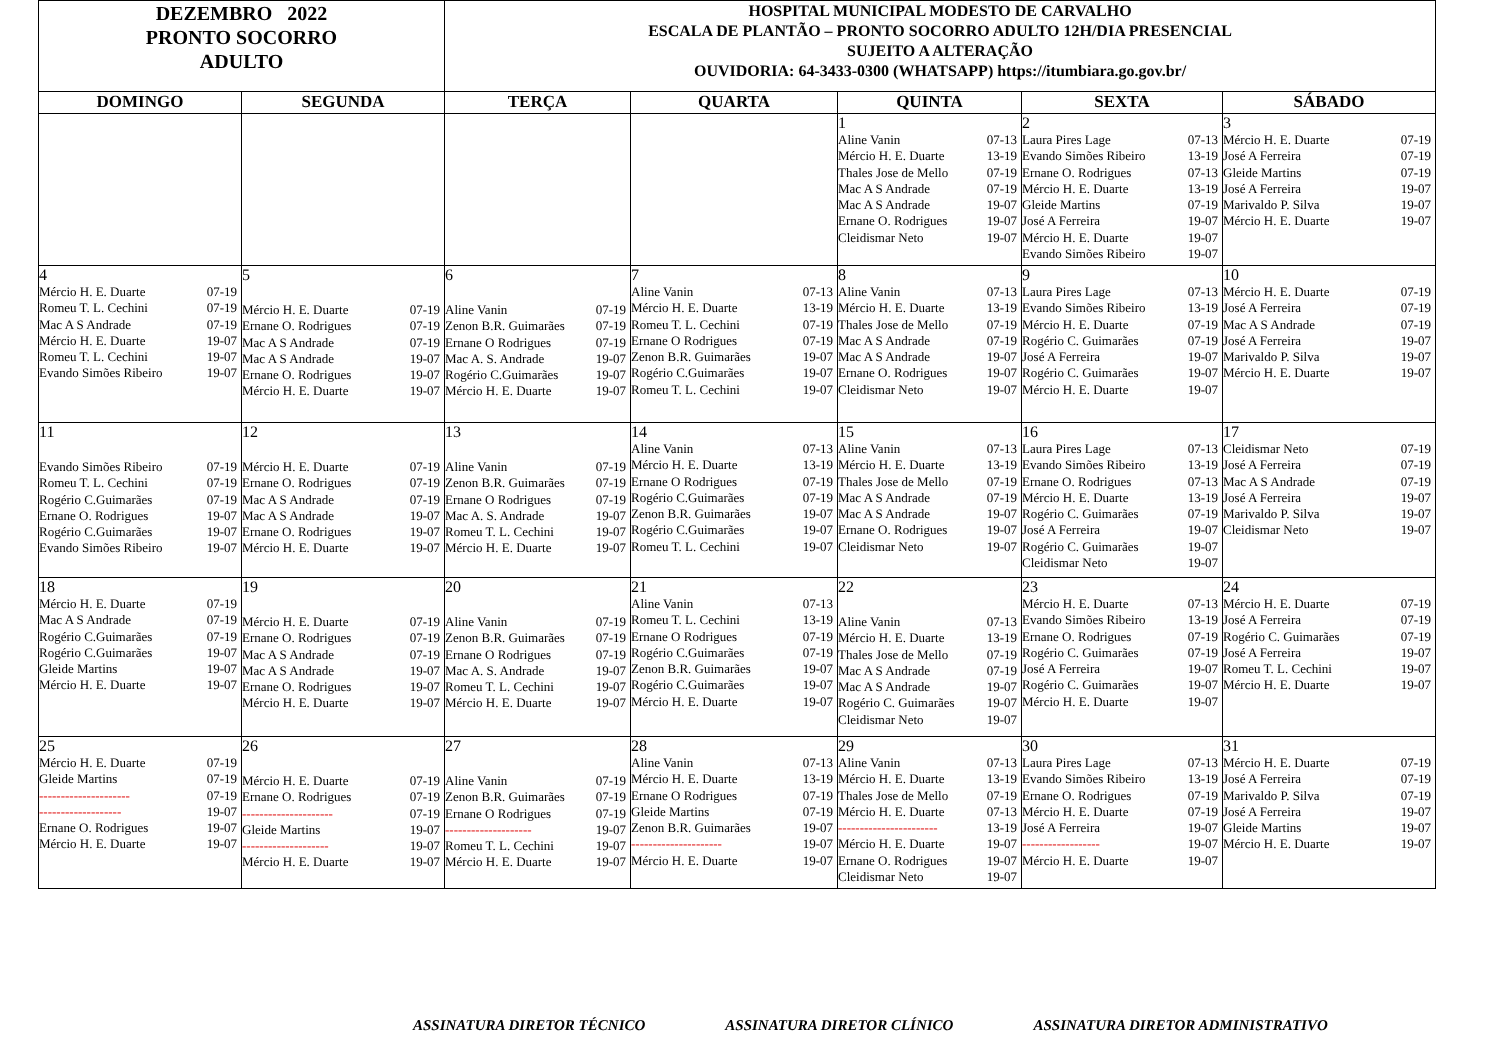| DEZEMBRO 2022 PRONTO SOCORRO ADULTO | | HOSPITAL MUNICIPAL MODESTO DE CARVALHO ESCALA DE PLANTÃO – PRONTO SOCORRO ADULTO 12H/DIA PRESENCIAL SUJEITO A ALTERAÇÃO OUVIDORIA: 64-3433-0300 (WHATSAPP) https://itumbiara.go.gov.br/ | | | | |
| DOMINGO | SEGUNDA | TERÇA | QUARTA | QUINTA | SEXTA | SÁBADO |
| | | | | 1 Aline Vanin 07-13 Mércio H. E. Duarte 13-19 Thales Jose de Mello 07-19 Mac A S Andrade 07-19 Mac A S Andrade 19-07 Ernane O. Rodrigues 19-07 Cleidismar Neto 19-07 | 2 Laura Pires Lage 07-13 Evando Simões Ribeiro 13-19 Ernane O. Rodrigues 07-13 Mércio H. E. Duarte 13-19 Gleide Martins 07-19 José A Ferreira 19-07 Mércio H. E. Duarte 19-07 Evando Simões Ribeiro 19-07 | 3 Mércio H. E. Duarte 07-19 José A Ferreira 07-19 Gleide Martins 07-19 José A Ferreira 19-07 Marivaldo P. Silva 19-07 Mércio H. E. Duarte 19-07 |
| 4 Mércio H. E. Duarte 07-19 Romeu T. L. Cechini 07-19 Mac A S Andrade 07-19 Mércio H. E. Duarte 19-07 Romeu T. L. Cechini 19-07 Evando Simões Ribeiro 19-07 | 5 Mércio H. E. Duarte 07-19 Ernane O. Rodrigues 07-19 Mac A S Andrade 07-19 Mac A S Andrade 19-07 Ernane O. Rodrigues 19-07 Mércio H. E. Duarte 19-07 | 6 Aline Vanin 07-19 Zenon B.R. Guimarães 07-19 Ernane O Rodrigues 07-19 Mac A. S. Andrade 19-07 Rogério C.Guimarães 19-07 Mércio H. E. Duarte 19-07 | 7 Aline Vanin 07-13 Mércio H. E. Duarte 13-19 Romeu T. L. Cechini 07-19 Ernane O Rodrigues 07-19 Zenon B.R. Guimarães 19-07 Rogério C.Guimarães 19-07 Romeu T. L. Cechini 19-07 | 8 Aline Vanin 07-13 Mércio H. E. Duarte 13-19 Thales Jose de Mello 07-19 Mac A S Andrade 07-19 Mac A S Andrade 19-07 Ernane O. Rodrigues 19-07 Cleidismar Neto 19-07 | 9 Laura Pires Lage 07-13 Evando Simões Ribeiro 13-19 Mércio H. E. Duarte 07-19 Rogério C. Guimarães 07-19 José A Ferreira 19-07 Rogério C. Guimarães 19-07 Mércio H. E. Duarte 19-07 | 10 Mércio H. E. Duarte 07-19 José A Ferreira 07-19 Mac A S Andrade 07-19 José A Ferreira 19-07 Marivaldo P. Silva 19-07 Mércio H. E. Duarte 19-07 |
| 11 Evando Simões Ribeiro 07-19 Romeu T. L. Cechini 07-19 Rogério C.Guimarães 07-19 Ernane O. Rodrigues 19-07 Rogério C.Guimarães 19-07 Evando Simões Ribeiro 19-07 | 12 Mércio H. E. Duarte 07-19 Ernane O. Rodrigues 07-19 Mac A S Andrade 07-19 Mac A S Andrade 19-07 Ernane O. Rodrigues 19-07 Mércio H. E. Duarte 19-07 | 13 Aline Vanin 07-19 Zenon B.R. Guimarães 07-19 Ernane O Rodrigues 07-19 Mac A. S. Andrade 19-07 Romeu T. L. Cechini 19-07 Mércio H. E. Duarte 19-07 | 14 Aline Vanin 07-13 Mércio H. E. Duarte 13-19 Ernane O Rodrigues 07-19 Rogério C.Guimarães 07-19 Zenon B.R. Guimarães 19-07 Rogério C.Guimarães 19-07 Romeu T. L. Cechini 19-07 | 15 Aline Vanin 07-13 Mércio H. E. Duarte 13-19 Thales Jose de Mello 07-19 Mac A S Andrade 07-19 Mac A S Andrade 19-07 Ernane O. Rodrigues 19-07 Cleidismar Neto 19-07 | 16 Laura Pires Lage 07-13 Evando Simões Ribeiro 13-19 Ernane O. Rodrigues 07-13 Mércio H. E. Duarte 13-19 Rogério C. Guimarães 07-19 José A Ferreira 19-07 Rogério C. Guimarães 19-07 Cleidismar Neto 19-07 | 17 Cleidismar Neto 07-19 José A Ferreira 07-19 Mac A S Andrade 07-19 José A Ferreira 19-07 Marivaldo P. Silva 19-07 Cleidismar Neto 19-07 |
| 18 Mércio H. E. Duarte 07-19 Mac A S Andrade 07-19 Rogério C.Guimarães 07-19 Rogério C.Guimarães 19-07 Gleide Martins 19-07 Mércio H. E. Duarte 19-07 | 19 Mércio H. E. Duarte 07-19 Ernane O. Rodrigues 07-19 Mac A S Andrade 07-19 Mac A S Andrade 19-07 Ernane O. Rodrigues 19-07 Mércio H. E. Duarte 19-07 | 20 Aline Vanin 07-19 Zenon B.R. Guimarães 07-19 Ernane O Rodrigues 07-19 Mac A. S. Andrade 19-07 Romeu T. L. Cechini 19-07 Mércio H. E. Duarte 19-07 | 21 Aline Vanin 07-13 Romeu T. L. Cechini 13-19 Ernane O Rodrigues 07-19 Rogério C.Guimarães 07-19 Zenon B.R. Guimarães 19-07 Rogério C.Guimarães 19-07 Mércio H. E. Duarte 19-07 | 22 Aline Vanin 07-13 Mércio H. E. Duarte 13-19 Thales Jose de Mello 07-19 Mac A S Andrade 07-19 Mac A S Andrade 19-07 Rogério C. Guimarães 19-07 Cleidismar Neto 19-07 | 23 Mércio H. E. Duarte 07-13 Evando Simões Ribeiro 13-19 Ernane O. Rodrigues 07-19 Rogério C. Guimarães 07-19 José A Ferreira 19-07 Rogério C. Guimarães 19-07 Mércio H. E. Duarte 19-07 | 24 Mércio H. E. Duarte 07-19 José A Ferreira 07-19 Rogério C. Guimarães 07-19 José A Ferreira 19-07 Romeu T. L. Cechini 19-07 Mércio H. E. Duarte 19-07 |
| 25 Mércio H. E. Duarte 07-19 Gleide Martins 07-19 --------------------- 07-19 ------------------- 19-07 Ernane O. Rodrigues 19-07 Mércio H. E. Duarte 19-07 | 26 Mércio H. E. Duarte 07-19 Ernane O. Rodrigues 07-19 --------------------- 07-19 Gleide Martins 19-07 -------------------- 19-07 Mércio H. E. Duarte 19-07 | 27 Aline Vanin 07-19 Zenon B.R. Guimarães 07-19 Ernane O Rodrigues 07-19 -------------------- 19-07 Romeu T. L. Cechini 19-07 Mércio H. E. Duarte 19-07 | 28 Aline Vanin 07-13 Mércio H. E. Duarte 13-19 Ernane O Rodrigues 07-19 Gleide Martins 07-19 Zenon B.R. Guimarães 19-07 --------------------- 19-07 Mércio H. E. Duarte 19-07 | 29 Aline Vanin 07-13 Mércio H. E. Duarte 13-19 Thales Jose de Mello 07-19 Mércio H. E. Duarte 07-13 ----------------------- 13-19 Mércio H. E. Duarte 19-07 Ernane O. Rodrigues 19-07 Cleidismar Neto 19-07 | 30 Laura Pires Lage 07-13 Evando Simões Ribeiro 13-19 Ernane O. Rodrigues 07-19 Mércio H. E. Duarte 07-19 José A Ferreira 19-07 ------------------ 19-07 Mércio H. E. Duarte 19-07 | 31 Mércio H. E. Duarte 07-19 José A Ferreira 07-19 Marivaldo P. Silva 07-19 José A Ferreira 19-07 Gleide Martins 19-07 Mércio H. E. Duarte 19-07 |
ASSINATURA DIRETOR TÉCNICO ASSINATURA DIRETOR CLÍNICO ASSINATURA DIRETOR ADMINISTRATIVO